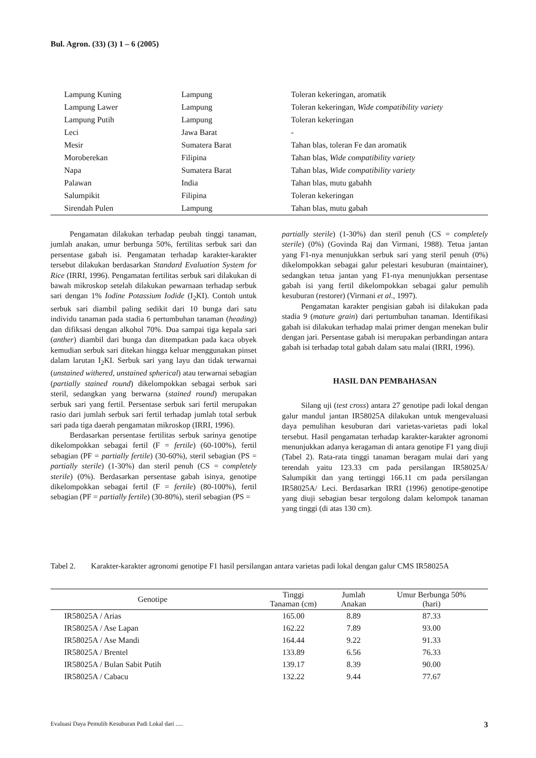Bul. Agron. (33) (3) 1 – 6 (2005)
| Lampung Kuning | Lampung | Toleran kekeringan, aromatik |
| Lampung Lawer | Lampung | Toleran kekeringan, Wide compatibility variety |
| Lampung Putih | Lampung | Toleran kekeringan |
| Leci | Jawa Barat | - |
| Mesir | Sumatera Barat | Tahan blas, toleran Fe dan aromatik |
| Moroberekan | Filipina | Tahan blas, Wide compatibility variety |
| Napa | Sumatera Barat | Tahan blas, Wide compatibility variety |
| Palawan | India | Tahan blas, mutu gabahh |
| Salumpikit | Filipina | Toleran kekeringan |
| Sirendah Pulen | Lampung | Tahan blas, mutu gabah |
Pengamatan dilakukan terhadap peubah tinggi tanaman, jumlah anakan, umur berbunga 50%, fertilitas serbuk sari dan persentase gabah isi. Pengamatan terhadap karakter-karakter tersebut dilakukan berdasarkan Standard Evaluation System for Rice (IRRI, 1996). Pengamatan fertilitas serbuk sari dilakukan di bawah mikroskop setelah dilakukan pewarnaan terhadap serbuk sari dengan 1% Iodine Potassium Iodide (I<sub>2</sub>KI). Contoh untuk serbuk sari diambil paling sedikit dari 10 bunga dari satu individu tanaman pada stadia 6 pertumbuhan tanaman (heading) dan difiksasi dengan alkohol 70%. Dua sampai tiga kepala sari (anther) diambil dari bunga dan ditempatkan pada kaca obyek kemudian serbuk sari ditekan hingga keluar menggunakan pinset dalam larutan I<sub>2</sub>KI. Serbuk sari yang layu dan tidak terwarnai (unstained withered, unstained spherical) atau terwarnai sebagian (partially stained round) dikelompokkan sebagai serbuk sari steril, sedangkan yang berwarna (stained round) merupakan serbuk sari yang fertil. Persentase serbuk sari fertil merupakan rasio dari jumlah serbuk sari fertil terhadap jumlah total serbuk sari pada tiga daerah pengamatan mikroskop (IRRI, 1996).
Berdasarkan persentase fertilitas serbuk sarinya genotipe dikelompokkan sebagai fertil (F = fertile) (60-100%), fertil sebagian (PF = partially fertile) (30-60%), steril sebagian (PS = partially sterile) (1-30%) dan steril penuh (CS = completely sterile) (0%). Berdasarkan persentase gabah isinya, genotipe dikelompokkan sebagai fertil (F = fertile) (80-100%), fertil sebagian (PF = partially fertile) (30-80%), steril sebagian (PS =
partially sterile) (1-30%) dan steril penuh (CS = completely sterile) (0%) (Govinda Raj dan Virmani, 1988). Tetua jantan yang F1-nya menunjukkan serbuk sari yang steril penuh (0%) dikelompokkan sebagai galur pelestari kesuburan (maintainer), sedangkan tetua jantan yang F1-nya menunjukkan persentase gabah isi yang fertil dikelompokkan sebagai galur pemulih kesuburan (restorer) (Virmani et al., 1997).
Pengamatan karakter pengisian gabah isi dilakukan pada stadia 9 (mature grain) dari pertumbuhan tanaman. Identifikasi gabah isi dilakukan terhadap malai primer dengan menekan bulir dengan jari. Persentase gabah isi merupakan perbandingan antara gabah isi terhadap total gabah dalam satu malai (IRRI, 1996).
HASIL DAN PEMBAHASAN
Silang uji (test cross) antara 27 genotipe padi lokal dengan galur mandul jantan IR58025A dilakukan untuk mengevaluasi daya pemulihan kesuburan dari varietas-varietas padi lokal tersebut. Hasil pengamatan terhadap karakter-karakter agronomi menunjukkan adanya keragaman di antara genotipe F1 yang diuji (Tabel 2). Rata-rata tinggi tanaman beragam mulai dari yang terendah yaitu 123.33 cm pada persilangan IR58025A/ Salumpikit dan yang tertinggi 166.11 cm pada persilangan IR58025A/ Leci. Berdasarkan IRRI (1996) genotipe-genotipe yang diuji sebagian besar tergolong dalam kelompok tanaman yang tinggi (di atas 130 cm).
Tabel 2. Karakter-karakter agronomi genotipe F1 hasil persilangan antara varietas padi lokal dengan galur CMS IR58025A
| Genotipe | Tinggi Tanaman (cm) | Jumlah Anakan | Umur Berbunga 50% (hari) |
| --- | --- | --- | --- |
| IR58025A / Arias | 165.00 | 8.89 | 87.33 |
| IR58025A / Ase Lapan | 162.22 | 7.89 | 93.00 |
| IR58025A / Ase Mandi | 164.44 | 9.22 | 91.33 |
| IR58025A / Brentel | 133.89 | 6.56 | 76.33 |
| IR58025A / Bulan Sabit Putih | 139.17 | 8.39 | 90.00 |
| IR58025A / Cabacu | 132.22 | 9.44 | 77.67 |
Evaluasi Daya Pemulih Kesuburan Padi Lokal dari ..... 3